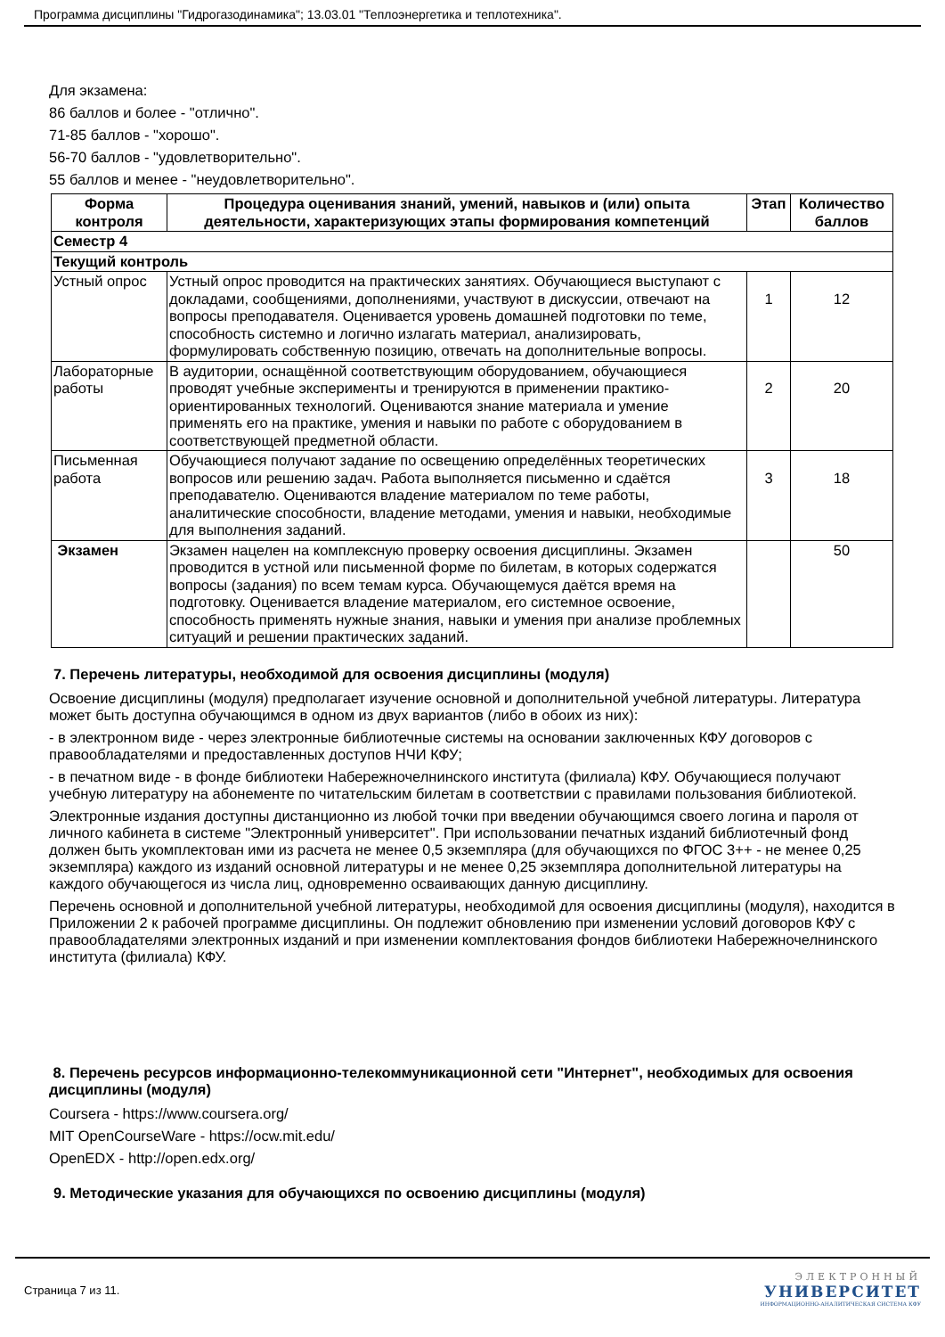Программа дисциплины "Гидрогазодинамика"; 13.03.01 "Теплоэнергетика и теплотехника".
Для экзамена:
86 баллов и более - "отлично".
71-85 баллов - "хорошо".
56-70 баллов - "удовлетворительно".
55 баллов и менее - "неудовлетворительно".
| Форма контроля | Процедура оценивания знаний, умений, навыков и (или) опыта деятельности, характеризующих этапы формирования компетенций | Этап | Количество баллов |
| --- | --- | --- | --- |
| Семестр 4 | | | |
| Текущий контроль | | | |
| Устный опрос | Устный опрос проводится на практических занятиях. Обучающиеся выступают с докладами, сообщениями, дополнениями, участвуют в дискуссии, отвечают на вопросы преподавателя. Оценивается уровень домашней подготовки по теме, способность системно и логично излагать материал, анализировать, формулировать собственную позицию, отвечать на дополнительные вопросы. | 1 | 12 |
| Лабораторные работы | В аудитории, оснащённой соответствующим оборудованием, обучающиеся проводят учебные эксперименты и тренируются в применении практико-ориентированных технологий. Оцениваются знание материала и умение применять его на практике, умения и навыки по работе с оборудованием в соответствующей предметной области. | 2 | 20 |
| Письменная работа | Обучающиеся получают задание по освещению определённых теоретических вопросов или решению задач. Работа выполняется письменно и сдаётся преподавателю. Оцениваются владение материалом по теме работы, аналитические способности, владение методами, умения и навыки, необходимые для выполнения заданий. | 3 | 18 |
| Экзамен | Экзамен нацелен на комплексную проверку освоения дисциплины. Экзамен проводится в устной или письменной форме по билетам, в которых содержатся вопросы (задания) по всем темам курса. Обучающемуся даётся время на подготовку. Оценивается владение материалом, его системное освоение, способность применять нужные знания, навыки и умения при анализе проблемных ситуаций и решении практических заданий. | | 50 |
7. Перечень литературы, необходимой для освоения дисциплины (модуля)
Освоение дисциплины (модуля) предполагает изучение основной и дополнительной учебной литературы. Литература может быть доступна обучающимся в одном из двух вариантов (либо в обоих из них):
- в электронном виде - через электронные библиотечные системы на основании заключенных КФУ договоров с правообладателями и предоставленных доступов НЧИ КФУ;
- в печатном виде - в фонде библиотеки Набережночелнинского института (филиала) КФУ. Обучающиеся получают учебную литературу на абонементе по читательским билетам в соответствии с правилами пользования библиотекой.
Электронные издания доступны дистанционно из любой точки при введении обучающимся своего логина и пароля от личного кабинета в системе "Электронный университет". При использовании печатных изданий библиотечный фонд должен быть укомплектован ими из расчета не менее 0,5 экземпляра (для обучающихся по ФГОС 3++ - не менее 0,25 экземпляра) каждого из изданий основной литературы и не менее 0,25 экземпляра дополнительной литературы на каждого обучающегося из числа лиц, одновременно осваивающих данную дисциплину.
Перечень основной и дополнительной учебной литературы, необходимой для освоения дисциплины (модуля), находится в Приложении 2 к рабочей программе дисциплины. Он подлежит обновлению при изменении условий договоров КФУ с правообладателями электронных изданий и при изменении комплектования фондов библиотеки Набережночелнинского института (филиала) КФУ.
8. Перечень ресурсов информационно-телекоммуникационной сети "Интернет", необходимых для освоения дисциплины (модуля)
Coursera - https://www.coursera.org/
MIT OpenCourseWare - https://ocw.mit.edu/
OpenEDX - http://open.edx.org/
9. Методические указания для обучающихся по освоению дисциплины (модуля)
Страница 7 из 11.
ЭЛЕКТРОННЫЙ
УНИВЕРСИТЕТ
ИНФОРМАЦИОННО-АНАЛИТИЧЕСКАЯ СИСТЕМА КФУ